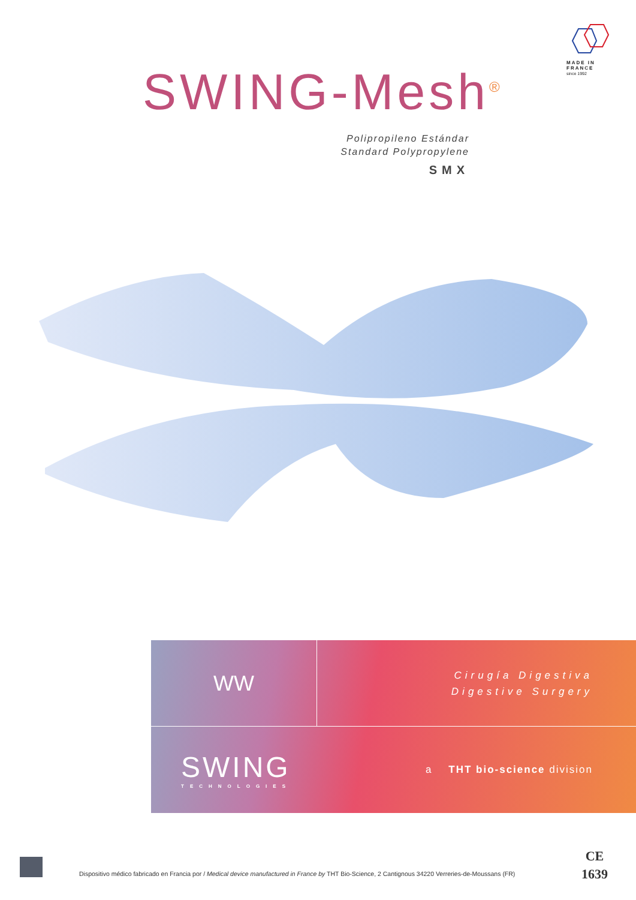MADE IN
FRANCE
since 1992
SWING-Mesh<sup>®</sup>
Polipropileno Estándar
Standard Polypropylene
SMX
WW
Cirugía Digestiva
Digestive Surgery
SWING
TECHNOLOGIES
a THT bio-science division
Dispositivo médico fabricado en Francia por / Medical device manufactured in France by THT Bio-Science, 2 Cantignous 34220 Verreries-de-Moussans (FR)
CE
1639